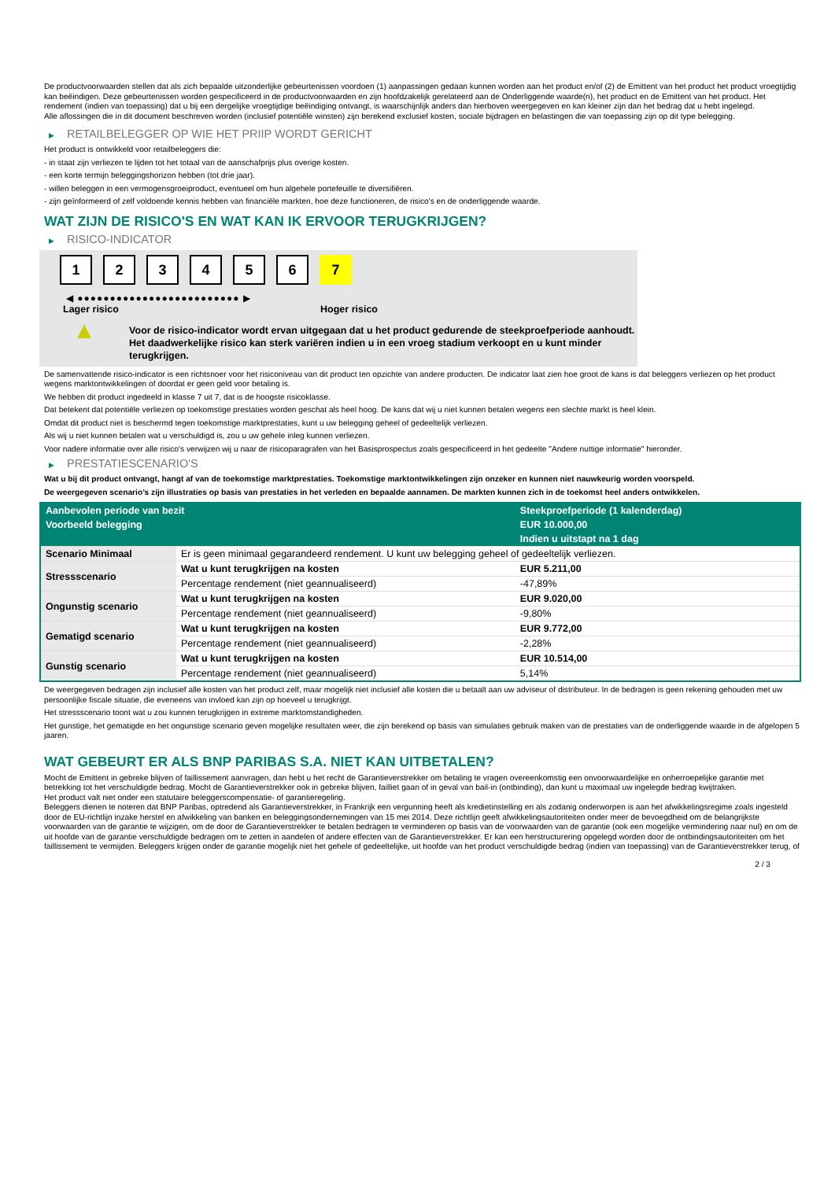De productvoorwaarden stellen dat als zich bepaalde uitzonderlijke gebeurtenissen voordoen (1) aanpassingen gedaan kunnen worden aan het product en/of (2) de Emittent van het product het product vroegtijdig kan beëindigen. Deze gebeurtenissen worden gespecificeerd in de productvoorwaarden en zijn hoofdzakelijk gerelateerd aan de Onderliggende waarde(n), het product en de Emittent van het product. Het rendement (indien van toepassing) dat u bij een dergelijke vroegtijdige beëindiging ontvangt, is waarschijnlijk anders dan hierboven weergegeven en kan kleiner zijn dan het bedrag dat u hebt ingelegd.
Alle aflossingen die in dit document beschreven worden (inclusief potentiële winsten) zijn berekend exclusief kosten, sociale bijdragen en belastingen die van toepassing zijn op dit type belegging.
▶ RETAILBELEGGER OP WIE HET PRIIP WORDT GERICHT
Het product is ontwikkeld voor retailbeleggers die:
- in staat zijn verliezen te lijden tot het totaal van de aanschafprijs plus overige kosten.
- een korte termijn beleggingshorizon hebben (tot drie jaar).
- willen beleggen in een vermogensgroeiproduct, eventueel om hun algehele portefeuille te diversifiëren.
- zijn geïnformeerd of zelf voldoende kennis hebben van financiële markten, hoe deze functioneren, de risico's en de onderliggende waarde.
WAT ZIJN DE RISICO'S EN WAT KAN IK ERVOOR TERUGKRIJGEN?
▶ RISICO-INDICATOR
1 2 3 4 5 6 7
◀ ●●●●●●●●●●●●●●●●●●●●●●●●● ▶
Lager risico Hoger risico
▲
Voor de risico-indicator wordt ervan uitgegaan dat u het product gedurende de steekproefperiode aanhoudt.
Het daadwerkelijke risico kan sterk variëren indien u in een vroeg stadium verkoopt en u kunt minder terugkrijgen.
De samenvattende risico-indicator is een richtsnoer voor het risiconiveau van dit product ten opzichte van andere producten. De indicator laat zien hoe groot de kans is dat beleggers verliezen op het product wegens marktontwikkelingen of doordat er geen geld voor betaling is.
We hebben dit product ingedeeld in klasse 7 uit 7, dat is de hoogste risicoklasse.
Dat betekent dat potentiële verliezen op toekomstige prestaties worden geschat als heel hoog. De kans dat wij u niet kunnen betalen wegens een slechte markt is heel klein.
Omdat dit product niet is beschermd tegen toekomstige marktprestaties, kunt u uw belegging geheel of gedeeltelijk verliezen.
Als wij u niet kunnen betalen wat u verschuldigd is, zou u uw gehele inleg kunnen verliezen.
Voor nadere informatie over alle risico's verwijzen wij u naar de risicoparagrafen van het Basisprospectus zoals gespecificeerd in het gedeelte "Andere nuttige informatie" hieronder.
▶ PRESTATIESCENARIO'S
Wat u bij dit product ontvangt, hangt af van de toekomstige marktprestaties. Toekomstige marktontwikkelingen zijn onzeker en kunnen niet nauwkeurig worden voorspeld.
De weergegeven scenario’s zijn illustraties op basis van prestaties in het verleden en bepaalde aannamen. De markten kunnen zich in de toekomst heel anders ontwikkelen.
| Aanbevolen periode van bezit | | Steekproefperiode (1 kalenderdag) |
| --- | --- | --- |
| Voorbeeld belegging | | EUR 10.000,00 |
| | | Indien u uitstapt na 1 dag |
| Scenario Minimaal | Er is geen minimaal gegarandeerd rendement. U kunt uw belegging geheel of gedeeltelijk verliezen. | |
| Stressscenario | Wat u kunt terugkrijgen na kosten | EUR 5.211,00 |
| | Percentage rendement (niet geannualiseerd) | -47,89% |
| Ongunstig scenario | Wat u kunt terugkrijgen na kosten | EUR 9.020,00 |
| | Percentage rendement (niet geannualiseerd) | -9,80% |
| Gematigd scenario | Wat u kunt terugkrijgen na kosten | EUR 9.772,00 |
| | Percentage rendement (niet geannualiseerd) | -2,28% |
| Gunstig scenario | Wat u kunt terugkrijgen na kosten | EUR 10.514,00 |
| | Percentage rendement (niet geannualiseerd) | 5,14% |
De weergegeven bedragen zijn inclusief alle kosten van het product zelf, maar mogelijk niet inclusief alle kosten die u betaalt aan uw adviseur of distributeur. In de bedragen is geen rekening gehouden met uw persoonlijke fiscale situatie, die eveneens van invloed kan zijn op hoeveel u terugkrijgt.
Het stressscenario toont wat u zou kunnen terugkrijgen in extreme marktomstandigheden.
Het gunstige, het gematigde en het ongunstige scenario geven mogelijke resultaten weer, die zijn berekend op basis van simulaties gebruik maken van de prestaties van de onderliggende waarde in de afgelopen 5 jaaren.
WAT GEBEURT ER ALS BNP PARIBAS S.A. NIET KAN UITBETALEN?
Mocht de Emittent in gebreke blijven of faillissement aanvragen, dan hebt u het recht de Garantieverstrekker om betaling te vragen overeenkomstig een onvoorwaardelijke en onherroepelijke garantie met betrekking tot het verschuldigde bedrag. Mocht de Garantieverstrekker ook in gebreke blijven, failliet gaan of in geval van bail-in (ontbinding), dan kunt u maximaal uw ingelegde bedrag kwijtraken.
Het product valt niet onder een statutaire beleggerscompensatie- of garantieregeling.
Beleggers dienen te noteren dat BNP Paribas, optredend als Garantieverstrekker, in Frankrijk een vergunning heeft als kredietinstelling en als zodanig onderworpen is aan het afwikkelingsregime zoals ingesteld door de EU-richtlijn inzake herstel en afwikkeling van banken en beleggingsondernemingen van 15 mei 2014. Deze richtlijn geeft afwikkelingsautoriteiten onder meer de bevoegdheid om de belangrijkste voorwaarden van de garantie te wijzigen, om de door de Garantieverstrekker te betalen bedragen te verminderen op basis van de voorwaarden van de garantie (ook een mogelijke vermindering naar nul) en om de uit hoofde van de garantie verschuldigde bedragen om te zetten in aandelen of andere effecten van de Garantieverstrekker. Er kan een herstructurering opgelegd worden door de ontbindingsautoriteiten om het faillissement te vermijden. Beleggers krijgen onder de garantie mogelijk niet het gehele of gedeeltelijke, uit hoofde van het product verschuldigde bedrag (indien van toepassing) van de Garantieverstrekker terug, of
2 / 3